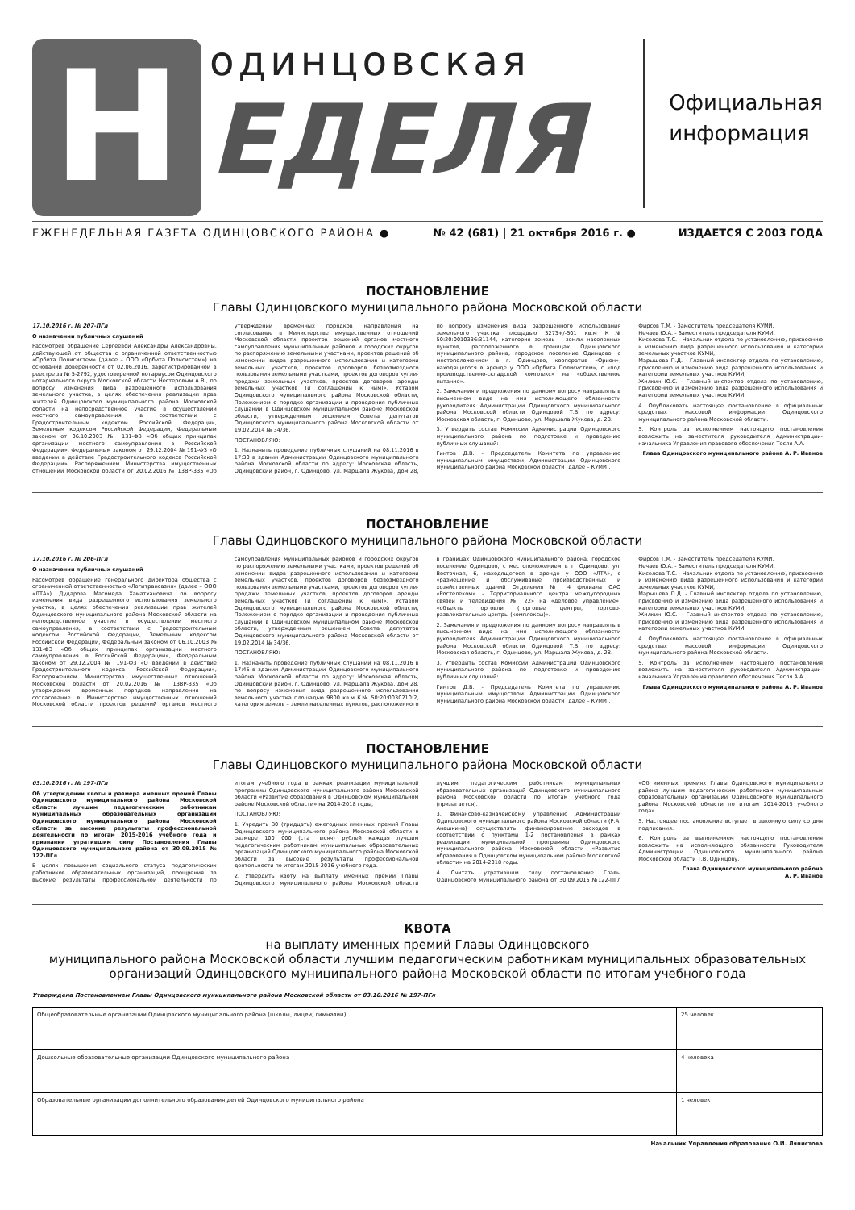Н
одинцовская
ЕДЕЛЯ
Официальная
информация
ЕЖЕНЕДЕЛЬНАЯ ГАЗЕТА ОДИНЦОВСКОГО РАЙОНА ● № 42 (681) | 21 октября 2016 г. ● ИЗДАЕТСЯ С 2003 ГОДА
ПОСТАНОВЛЕНИЕ
Главы Одинцовского муниципального района Московской области
17.10.2016 г. № 207-ПГл
О назначении публичных слушаний
Рассмотрев обращение Сергеевой Александры Александровны, действующей от общества с ограниченной ответственностью «Орбита Полисистем» (далее – ООО «Орбита Полисистем») на основании доверенности от 02.06.2016, зарегистрированной в реестре за № 5-2792, удостоверенной нотариусом Одинцовского нотариального округа Московской области Нестеровым А.В., по вопросу изменения вида разрешенного использования земельного участка, в целях обеспечения реализации прав жителей Одинцовского муниципального района Московской области на непосредственное участие в осуществлении местного самоуправления, в соответствии с Градостроительным кодексом Российской Федерации, Земельным кодексом Российской Федерации, Федеральным законом от 06.10.2003 № 131-ФЗ «Об общих принципах организации местного самоуправления в Российской Федерации», Федеральным законом от 29.12.2004 № 191-ФЗ «О введении в действие Градостроительного кодекса Российской Федерации», Распоряжением Министерства имущественных отношений Московской области от 20.02.2016 № 13ВР-335 «Об утверждении временных порядков направления на согласование в Министерстве имущественных отношений Московской области проектов решений органов местного самоуправления муниципальных районов и городских округов по распоряжению земельными участками, проектов решений об изменении видов разрешенного использования и категории земельных участков, проектов договоров безвозмездного пользования земельными участками, проектов договоров купли-продажи земельных участков, проектов договоров аренды земельных участков (и соглашений к ним)», Уставом Одинцовского муниципального района Московской области, Положением о порядке организации и проведения публичных слушаний в Одинцовском муниципальном районе Московской области, утвержденным решением Совета депутатов Одинцовского муниципального района Московской области от 19.02.2014 № 34/36,
ПОСТАНОВЛЯЮ:
1. Назначить проведение публичных слушаний на 08.11.2016 в 17:30 в здании Администрации Одинцовского муниципального района Московской области по адресу: Московская область, Одинцовский район, г. Одинцово, ул. Маршала Жукова, дом 28, по вопросу изменения вида разрешенного использования земельного участка площадью 3273+/-501 кв.м К№ 50:20:0010336:31144, категория земель – земли населенных пунктов, расположенного в границах Одинцовского муниципального района, городское поселение Одинцово, с местоположением в г. Одинцово, кооператив «Орион», находящегося в аренде у ООО «Орбита Полисистем», с «под производственно-складской комплекс» на «общественное питание».
2. Замечания и предложения по данному вопросу направлять в письменном виде на имя исполняющего обязанности руководителя Администрации Одинцовского муниципального района Московской области Одинцовой Т.В. по адресу: Московская область, г. Одинцово, ул. Маршала Жукова, д. 28.
3. Утвердить состав Комиссии Администрации Одинцовского муниципального района по подготовке и проведению публичных слушаний:
Гинтов Д.В. - Председатель Комитета по управлению муниципальным имуществом Администрации Одинцовского муниципального района Московской области (далее – КУМИ),
Фирсов Т.М. - Заместитель председателя КУМИ,
Нечаев Ю.А. - Заместитель председателя КУМИ,
Киселева Т.С. - Начальник отдела по установлению, присвоению и изменению вида разрешенного использования и категории земельных участков КУМИ,
Марышева П.Д. - Главный инспектор отдела по установлению, присвоению и изменению вида разрешенного использования и категории земельных участков КУМИ,
Жилкин Ю.С. - Главный инспектор отдела по установлению, присвоению и изменению вида разрешенного использования и категории земельных участков КУМИ.
4. Опубликовать настоящее постановление в официальных средствах массовой информации Одинцовского муниципального района Московской области.
5. Контроль за исполнением настоящего постановления возложить на заместителя руководителя Администрации-начальника Управления правового обеспечения Тесля А.А.
Глава Одинцовского муниципального района А. Р. Иванов
ПОСТАНОВЛЕНИЕ
Главы Одинцовского муниципального района Московской области
17.10.2016 г. № 206-ПГл
О назначении публичных слушаний
Рассмотрев обращение генерального директора общества с ограниченной ответственностью «Логитрансазия» (далее – ООО «ЛТА») Дударова Магомеда Хаматхановича по вопросу изменения вида разрешенного использования земельного участка, в целях обеспечения реализации прав жителей Одинцовского муниципального района Московской области на непосредственное участие в осуществлении местного самоуправления, в соответствии с Градостроительным кодексом Российской Федерации, Земельным кодексом Российской Федерации, Федеральным законом от 06.10.2003 № 131-ФЗ «Об общих принципах организации местного самоуправления в Российской Федерации», Федеральным законом от 29.12.2004 № 191-ФЗ «О введении в действие Градостроительного кодекса Российской Федерации», Распоряжением Министерства имущественных отношений Московской области от 20.02.2016 № 13ВР-335 «Об утверждении временных порядков направления на согласование в Министерстве имущественных отношений Московской области проектов решений органов местного самоуправления муниципальных районов и городских округов по распоряжению земельными участками, проектов решений об изменении видов разрешенного использования и категории земельных участков, проектов договоров безвозмездного пользования земельными участками, проектов договоров купли-продажи земельных участков, проектов договоров аренды земельных участков (и соглашений к ним)», Уставом Одинцовского муниципального района Московской области, Положением о порядке организации и проведения публичных слушаний в Одинцовском муниципальном районе Московской области, утвержденным решением Совета депутатов Одинцовского муниципального района Московской области от 19.02.2014 № 34/36,
ПОСТАНОВЛЯЮ:
1. Назначить проведение публичных слушаний на 08.11.2016 в 17:45 в здании Администрации Одинцовского муниципального района Московской области по адресу: Московская область, Одинцовский район, г. Одинцово, ул. Маршала Жукова, дом 28, по вопросу изменения вида разрешенного использования земельного участка площадью 9800 кв.м К№ 50:20:0030210:2, категория земель – земли населенных пунктов, расположенного в границах Одинцовского муниципального района, городское поселение Одинцово, с местоположением в г. Одинцово, ул. Восточная, 6, находящегося в аренде у ООО «ЛТА», с «размещение и обслуживание производственных и хозяйственных зданий Отделения № 4 филиала ОАО «Ростелеком» - Территориального центра междугородных связей и телевидения № 22» на «деловое управление», «объекты торговли (торговые центры, торгово-развлекательные центры (комплексы)».
2. Замечания и предложения по данному вопросу направлять в письменном виде на имя исполняющего обязанности руководителя Администрации Одинцовского муниципального района Московской области Одинцовой Т.В. по адресу: Московская область, г. Одинцово, ул. Маршала Жукова, д. 28.
3. Утвердить состав Комиссии Администрации Одинцовского муниципального района по подготовке и проведению публичных слушаний:
Гинтов Д.В. - Председатель Комитета по управлению муниципальным имуществом Администрации Одинцовского муниципального района Московской области (далее – КУМИ),
Фирсов Т.М. - Заместитель председателя КУМИ,
Нечаев Ю.А. - Заместитель председателя КУМИ,
Киселева Т.С. - Начальник отдела по установлению, присвоению и изменению вида разрешенного использования и категории земельных участков КУМИ,
Марышева П.Д. - Главный инспектор отдела по установлению, присвоению и изменению вида разрешенного использования и категории земельных участков КУМИ,
Жилкин Ю.С. - Главный инспектор отдела по установлению, присвоению и изменению вида разрешенного использования и категории земельных участков КУМИ.
4. Опубликовать настоящее постановление в официальных средствах массовой информации Одинцовского муниципального района Московской области.
5. Контроль за исполнением настоящего постановления возложить на заместителя руководителя Администрации-начальника Управления правового обеспечения Тесля А.А.
Глава Одинцовского муниципального района А. Р. Иванов
ПОСТАНОВЛЕНИЕ
Главы Одинцовского муниципального района Московской области
03.10.2016 г. № 197-ПГл
Об утверждении квоты и размера именных премий Главы Одинцовского муниципального района Московской области лучшим педагогическим работникам муниципальных образовательных организаций Одинцовского муниципального района Московской области за высокие результаты профессиональной деятельности по итогам 2015-2016 учебного года и признании утратившим силу Постановления Главы Одинцовского муниципального района от 30.09.2015 № 122-ПГл
В целях повышения социального статуса педагогических работников образовательных организаций, поощрения за высокие результаты профессиональной деятельности по итогам учебного года в рамках реализации муниципальной программы Одинцовского муниципального района Московской области «Развитие образования в Одинцовском муниципальном районе Московской области» на 2014-2018 годы,
ПОСТАНОВЛЯЮ:
1. Учредить 30 (тридцать) ежегодных именных премий Главы Одинцовского муниципального района Московской области в размере 100 000 (ста тысяч) рублей каждая лучшим педагогическим работникам муниципальных образовательных организаций Одинцовского муниципального района Московской области за высокие результаты профессиональной деятельности по итогам 2015-2016 учебного года.
2. Утвердить квоту на выплату именных премий Главы Одинцовского муниципального района Московской области лучшим педагогическим работникам муниципальных образовательных организаций Одинцовского муниципального района Московской области по итогам учебного года (прилагается).
3. Финансово-казначейскому управлению Администрации Одинцовского муниципального района Московской области (Р.А. Анашкина) осуществлять финансирование расходов в соответствии с пунктами 1-2 постановления в рамках реализации муниципальной программы Одинцовского муниципального района Московской области «Развитие образования в Одинцовском муниципальном районе Московской области» на 2014-2018 годы.
4. Считать утратившим силу постановление Главы Одинцовского муниципального района от 30.09.2015 №122-ПГл «Об именных премиях Главы Одинцовского муниципального района лучшим педагогическим работникам муниципальных образовательных организаций Одинцовского муниципального района Московской области по итогам 2014-2015 учебного года».
5. Настоящее постановление вступает в законную силу со дня подписания.
6. Контроль за выполнением настоящего постановления возложить на исполняющего обязанности Руководителя Администрации Одинцовского муниципального района Московской области Т.В. Одинцову.
Глава Одинцовского муниципального района
А. Р. Иванов
КВОТА
на выплату именных премий Главы Одинцовского
муниципального района Московской области лучшим педагогическим работникам муниципальных образовательных
организаций Одинцовского муниципального района Московской области по итогам учебного года
Утверждена Постановлением Главы Одинцовского муниципального района Московской области от 03.10.2016 № 197-ПГл
| Общеобразовательные организации Одинцовского муниципального района (школы, лицеи, гимназии) | 25 человек |
| Дошкольные образовательные организации Одинцовского муниципального района | 4 человека |
| Образовательные организации дополнительного образования детей Одинцовского муниципального района | 1 человек |
Начальник Управления образования О.И. Ляпистова